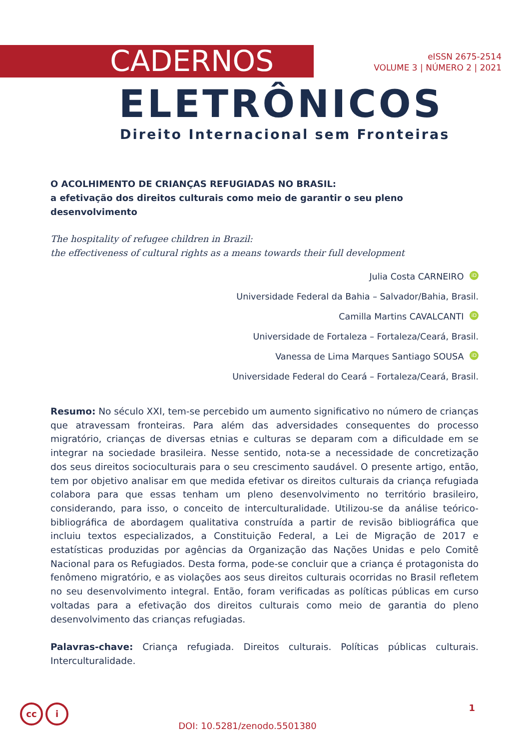CADERNOS
eISSN 2675-2514
VOLUME 3 | NÚMERO 2 | 2021
ELETRÔNICOS
Direito Internacional sem Fronteiras
O ACOLHIMENTO DE CRIANÇAS REFUGIADAS NO BRASIL:
a efetivação dos direitos culturais como meio de garantir o seu pleno desenvolvimento
The hospitality of refugee children in Brazil:
the effectiveness of cultural rights as a means towards their full development
Julia Costa CARNEIRO iD
Universidade Federal da Bahia – Salvador/Bahia, Brasil.
Camilla Martins CAVALCANTI iD
Universidade de Fortaleza – Fortaleza/Ceará, Brasil.
Vanessa de Lima Marques Santiago SOUSA iD
Universidade Federal do Ceará – Fortaleza/Ceará, Brasil.
Resumo: No século XXI, tem-se percebido um aumento significativo no número de crianças que atravessam fronteiras. Para além das adversidades consequentes do processo migratório, crianças de diversas etnias e culturas se deparam com a dificuldade em se integrar na sociedade brasileira. Nesse sentido, nota-se a necessidade de concretização dos seus direitos socioculturais para o seu crescimento saudável. O presente artigo, então, tem por objetivo analisar em que medida efetivar os direitos culturais da criança refugiada colabora para que essas tenham um pleno desenvolvimento no território brasileiro, considerando, para isso, o conceito de interculturalidade. Utilizou-se da análise teórico-bibliográfica de abordagem qualitativa construída a partir de revisão bibliográfica que incluiu textos especializados, a Constituição Federal, a Lei de Migração de 2017 e estatísticas produzidas por agências da Organização das Nações Unidas e pelo Comitê Nacional para os Refugiados. Desta forma, pode-se concluir que a criança é protagonista do fenômeno migratório, e as violações aos seus direitos culturais ocorridas no Brasil refletem no seu desenvolvimento integral. Então, foram verificadas as políticas públicas em curso voltadas para a efetivação dos direitos culturais como meio de garantia do pleno desenvolvimento das crianças refugiadas.
Palavras-chave: Criança refugiada. Direitos culturais. Políticas públicas culturais. Interculturalidade.
cc i
1
DOI: 10.5281/zenodo.5501380